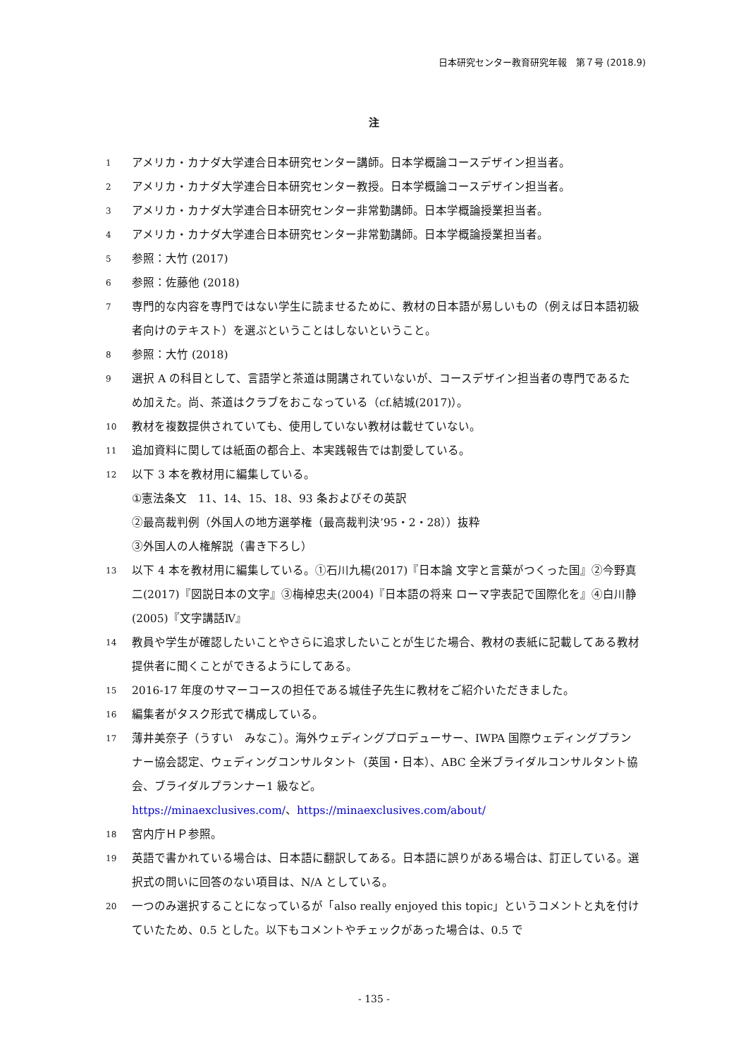日本研究センター教育研究年報　第７号 (2018.9)
注
1 アメリカ・カナダ大学連合日本研究センター講師。日本学概論コースデザイン担当者。
2 アメリカ・カナダ大学連合日本研究センター教授。日本学概論コースデザイン担当者。
3 アメリカ・カナダ大学連合日本研究センター非常勤講師。日本学概論授業担当者。
4 アメリカ・カナダ大学連合日本研究センター非常勤講師。日本学概論授業担当者。
5 参照：大竹 (2017)
6 参照：佐藤他 (2018)
7 専門的な内容を専門ではない学生に読ませるために、教材の日本語が易しいもの（例えば日本語初級者向けのテキスト）を選ぶということはしないということ。
8 参照：大竹 (2018)
9 選択 A の科目として、言語学と茶道は開講されていないが、コースデザイン担当者の専門であるため加えた。尚、茶道はクラブをおこなっている（cf.結城(2017)）。
10 教材を複数提供されていても、使用していない教材は載せていない。
11 追加資料に関しては紙面の都合上、本実践報告では割愛している。
12 以下 3 本を教材用に編集している。
①憲法条文　11、14、15、18、93 条およびその英訳
②最高裁判例（外国人の地方選挙権（最高裁判決’95・2・28））抜粋
③外国人の人権解説（書き下ろし）
13 以下 4 本を教材用に編集している。①石川九楊(2017)『日本論 文字と言葉がつくった国』②今野真二(2017)『図説日本の文字』③梅棹忠夫(2004)『日本語の将来 ローマ字表記で国際化を』④白川静(2005)『文字講話Ⅳ』
14 教員や学生が確認したいことやさらに追求したいことが生じた場合、教材の表紙に記載してある教材提供者に聞くことができるようにしてある。
15 2016-17 年度のサマーコースの担任である城佳子先生に教材をご紹介いただきました。
16 編集者がタスク形式で構成している。
17 薄井美奈子（うすい　みなこ）。海外ウェディングプロデューサー、IWPA 国際ウェディングプランナー協会認定、ウェディングコンサルタント（英国・日本）、ABC 全米ブライダルコンサルタント協会、ブライダルプランナー1 級など。
https://minaexclusives.com/、https://minaexclusives.com/about/
18 宮内庁ＨＰ参照。
19 英語で書かれている場合は、日本語に翻訳してある。日本語に誤りがある場合は、訂正している。選択式の問いに回答のない項目は、N/A としている。
20 一つのみ選択することになっているが「also really enjoyed this topic」というコメントと丸を付けていたため、0.5 とした。以下もコメントやチェックがあった場合は、0.5 で
- 135 -